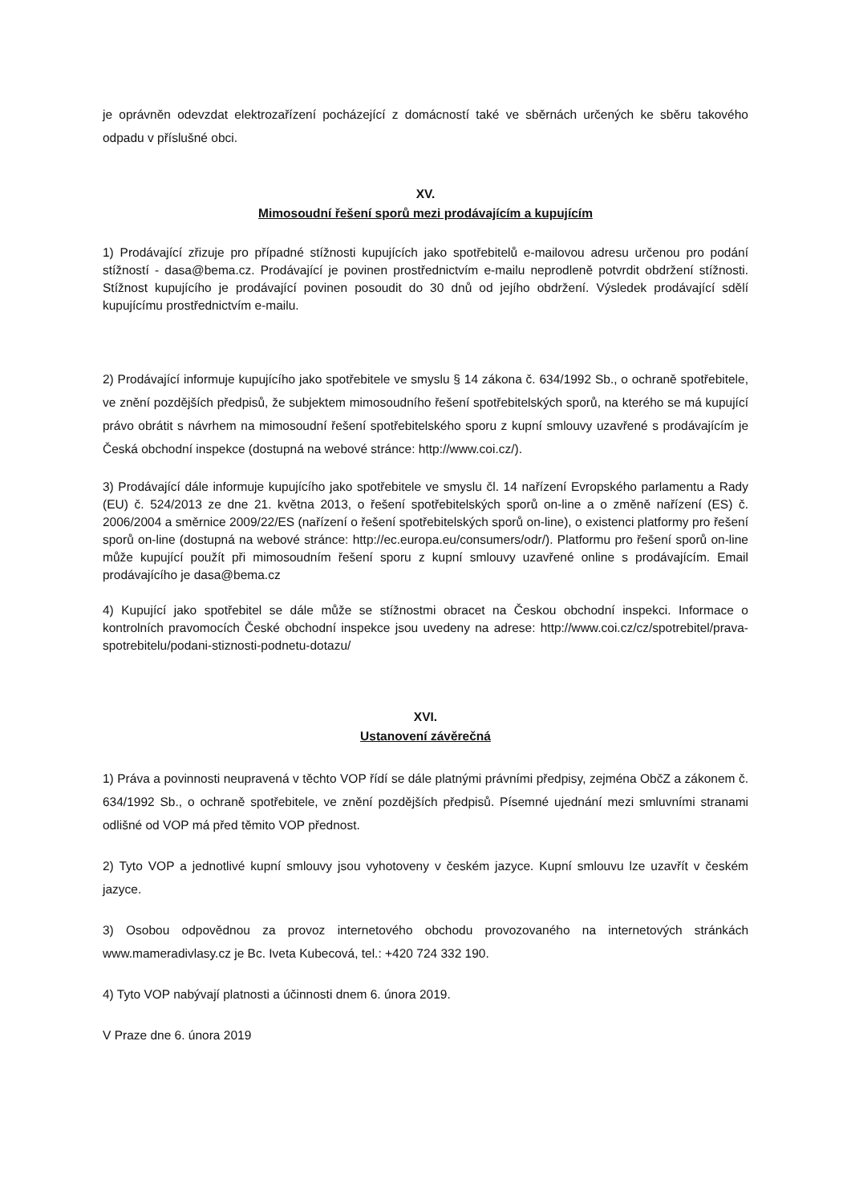je oprávněn odevzdat elektrozařízení pocházející z domácností také ve sběrnách určených ke sběru takového odpadu v příslušné obci.
XV.
Mimosoudní řešení sporů mezi prodávajícím a kupujícím
1) Prodávající zřizuje pro případné stížnosti kupujících jako spotřebitelů e-mailovou adresu určenou pro podání stížností - dasa@bema.cz. Prodávající je povinen prostřednictvím e-mailu neprodleně potvrdit obdržení stížnosti. Stížnost kupujícího je prodávající povinen posoudit do 30 dnů od jejího obdržení. Výsledek prodávající sdělí kupujícímu prostřednictvím e-mailu.
2) Prodávající informuje kupujícího jako spotřebitele ve smyslu § 14 zákona č. 634/1992 Sb., o ochraně spotřebitele, ve znění pozdějších předpisů, že subjektem mimosoudního řešení spotřebitelských sporů, na kterého se má kupující právo obrátit s návrhem na mimosoudní řešení spotřebitelského sporu z kupní smlouvy uzavřené s prodávajícím je Česká obchodní inspekce (dostupná na webové stránce: http://www.coi.cz/).
3) Prodávající dále informuje kupujícího jako spotřebitele ve smyslu čl. 14 nařízení Evropského parlamentu a Rady (EU) č. 524/2013 ze dne 21. května 2013, o řešení spotřebitelských sporů on-line a o změně nařízení (ES) č. 2006/2004 a směrnice 2009/22/ES (nařízení o řešení spotřebitelských sporů on-line), o existenci platformy pro řešení sporů on-line (dostupná na webové stránce: http://ec.europa.eu/consumers/odr/). Platformu pro řešení sporů on-line může kupující použít při mimosoudním řešení sporu z kupní smlouvy uzavřené online s prodávajícím. Email prodávajícího je dasa@bema.cz
4) Kupující jako spotřebitel se dále může se stížnostmi obracet na Českou obchodní inspekci. Informace o kontrolních pravomocích České obchodní inspekce jsou uvedeny na adrese: http://www.coi.cz/cz/spotrebitel/prava-spotrebitelu/podani-stiznosti-podnetu-dotazu/
XVI.
Ustanovení závěrečná
1) Práva a povinnosti neupravená v těchto VOP řídí se dále platnými právními předpisy, zejména ObčZ a zákonem č. 634/1992 Sb., o ochraně spotřebitele, ve znění pozdějších předpisů. Písemné ujednání mezi smluvními stranami odlišné od VOP má před těmito VOP přednost.
2) Tyto VOP a jednotlivé kupní smlouvy jsou vyhotoveny v českém jazyce. Kupní smlouvu lze uzavřít v českém jazyce.
3) Osobou odpovědnou za provoz internetového obchodu provozovaného na internetových stránkách www.mameradivlasy.cz je Bc. Iveta Kubecová, tel.: +420 724 332 190.
4) Tyto VOP nabývají platnosti a účinnosti dnem 6. února 2019.
V Praze dne 6. února 2019